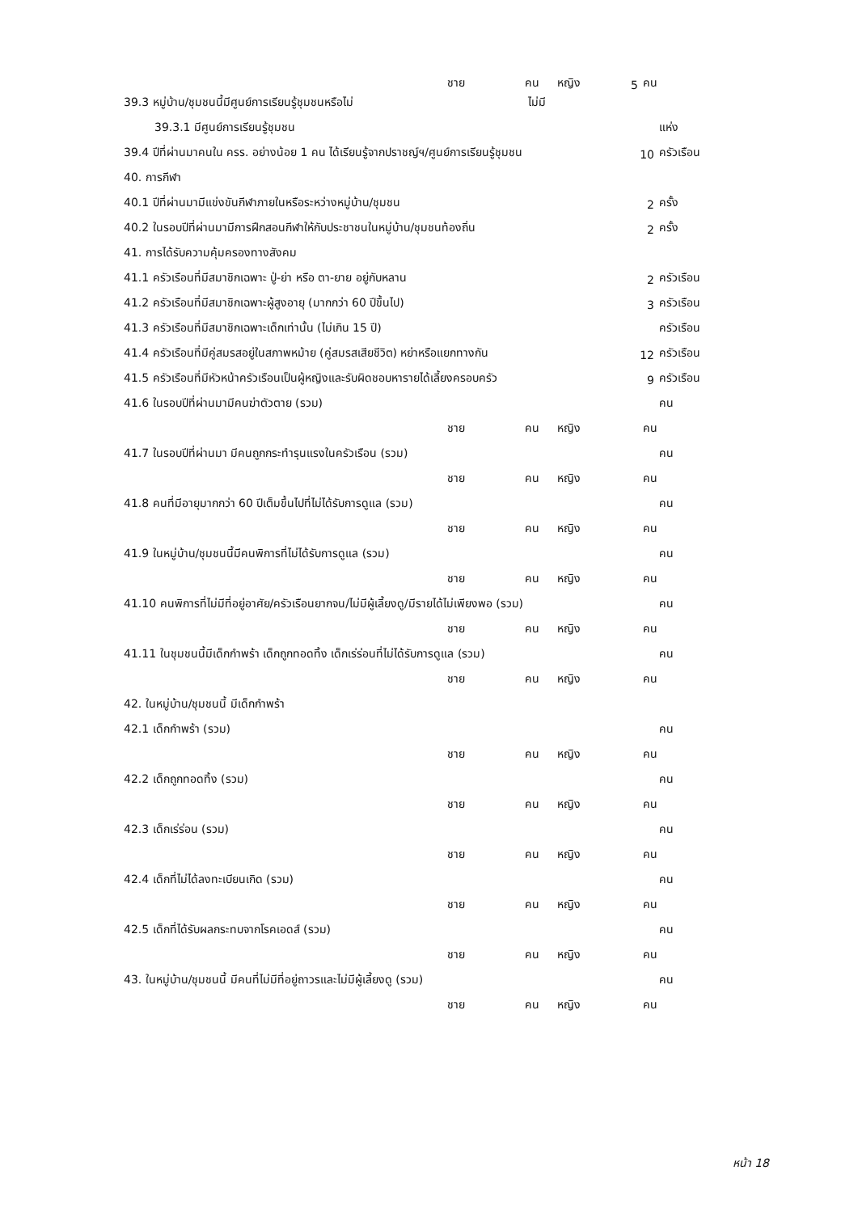ชาย คน หญิง 5 คน
39.3 หมู่บ้าน/ชุมชนนี้มีศูนย์การเรียนรู้ชุมชนหรือไม่ ไม่มี
39.3.1 มีศูนย์การเรียนรู้ชุมชน แห่ง
39.4 ปีที่ผ่านมาคนใน ครร. อย่างน้อย 1 คน ได้เรียนรู้จากปราชญ์ฯ/ศูนย์การเรียนรู้ชุมชน 10 ครัวเรือน
40. การกีฬา
40.1 ปีที่ผ่านมามีแข่งขันกีฬาภายในหรือระหว่างหมู่บ้าน/ชุมชน 2 ครั้ง
40.2 ในรอบปีที่ผ่านมามีการฝึกสอนกีฬาให้กับประชาชนในหมู่บ้าน/ชุมชนท้องถิ่น 2 ครั้ง
41. การได้รับความคุ้มครองทางสังคม
41.1 ครัวเรือนที่มีสมาชิกเฉพาะ ปู่-ย่า หรือ ตา-ยาย อยู่กับหลาน 2 ครัวเรือน
41.2 ครัวเรือนที่มีสมาชิกเฉพาะผู้สูงอายุ (มากกว่า 60 ปีขึ้นไป) 3 ครัวเรือน
41.3 ครัวเรือนที่มีสมาชิกเฉพาะเด็กเท่านั้น (ไม่เกิน 15 ปี) ครัวเรือน
41.4 ครัวเรือนที่มีคู่สมรสอยู่ในสภาพหม้าย (คู่สมรสเสียชีวิต) หย่าหรือแยกทางกัน 12 ครัวเรือน
41.5 ครัวเรือนที่มีหัวหน้าครัวเรือนเป็นผู้หญิงและรับผิดชอบหารายได้เลี้ยงครอบครัว 9 ครัวเรือน
41.6 ในรอบปีที่ผ่านมามีคนฆ่าตัวตาย (รวม) คน
ชาย คน หญิง คน
41.7 ในรอบปีที่ผ่านมา มีคนถูกกระทำรุนแรงในครัวเรือน (รวม) คน
ชาย คน หญิง คน
41.8 คนที่มีอายุมากกว่า 60 ปีเต็มขึ้นไปที่ไม่ได้รับการดูแล (รวม) คน
ชาย คน หญิง คน
41.9 ในหมู่บ้าน/ชุมชนนี้มีคนพิการที่ไม่ได้รับการดูแล (รวม) คน
ชาย คน หญิง คน
41.10 คนพิการที่ไม่มีที่อยู่อาศัย/ครัวเรือนยากจน/ไม่มีผู้เลี้ยงดู/มีรายได้ไม่เพียงพอ (รวม) คน
ชาย คน หญิง คน
41.11 ในชุมชนนี้มีเด็กกำพร้า เด็กถูกทอดทิ้ง เด็กเร่ร่อนที่ไม่ได้รับการดูแล (รวม) คน
ชาย คน หญิง คน
42. ในหมู่บ้าน/ชุมชนนี้ มีเด็กกำพร้า
42.1 เด็กกำพร้า (รวม) คน
ชาย คน หญิง คน
42.2 เด็กถูกทอดทิ้ง (รวม) คน
ชาย คน หญิง คน
42.3 เด็กเร่ร่อน (รวม) คน
ชาย คน หญิง คน
42.4 เด็กที่ไม่ได้ลงทะเบียนเกิด (รวม) คน
ชาย คน หญิง คน
42.5 เด็กที่ได้รับผลกระทบจากโรคเอดส์ (รวม) คน
ชาย คน หญิง คน
43. ในหมู่บ้าน/ชุมชนนี้ มีคนที่ไม่มีที่อยู่ถาวรและไม่มีผู้เลี้ยงดู (รวม) คน
ชาย คน หญิง คน
หน้า 18